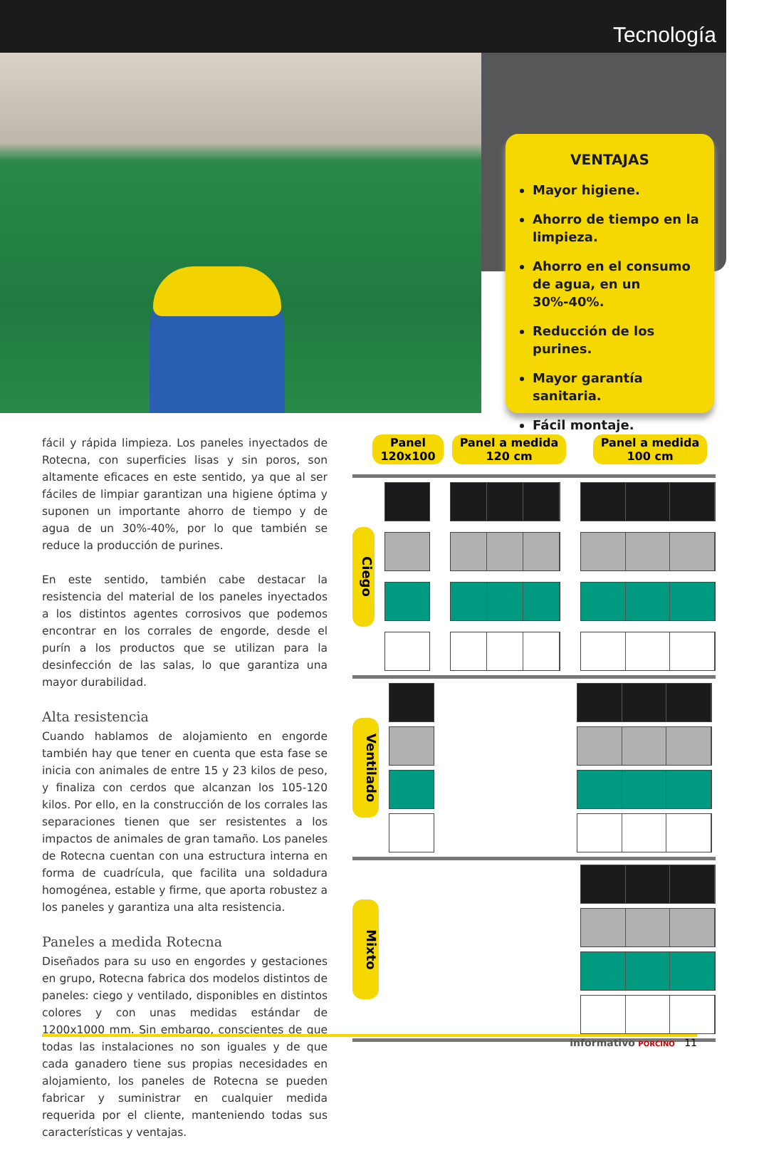Tecnología
VENTAJAS
Mayor higiene.
Ahorro de tiempo en la limpieza.
Ahorro en el consumo de agua, en un 30%-40%.
Reducción de los purines.
Mayor garantía sanitaria.
Fácil montaje.
fácil y rápida limpieza. Los paneles inyectados de Rotecna, con superficies lisas y sin poros, son altamente eficaces en este sentido, ya que al ser fáciles de limpiar garantizan una higiene óptima y suponen un importante ahorro de tiempo y de agua de un 30%-40%, por lo que también se reduce la producción de purines.
En este sentido, también cabe destacar la resistencia del material de los paneles inyectados a los distintos agentes corrosivos que podemos encontrar en los corrales de engorde, desde el purín a los productos que se utilizan para la desinfección de las salas, lo que garantiza una mayor durabilidad.
Alta resistencia
Cuando hablamos de alojamiento en engorde también hay que tener en cuenta que esta fase se inicia con animales de entre 15 y 23 kilos de peso, y finaliza con cerdos que alcanzan los 105-120 kilos. Por ello, en la construcción de los corrales las separaciones tienen que ser resistentes a los impactos de animales de gran tamaño. Los paneles de Rotecna cuentan con una estructura interna en forma de cuadrícula, que facilita una soldadura homogénea, estable y firme, que aporta robustez a los paneles y garantiza una alta resistencia.
Paneles a medida Rotecna
Diseñados para su uso en engordes y gestaciones en grupo, Rotecna fabrica dos modelos distintos de paneles: ciego y ventilado, disponibles en distintos colores y con unas medidas estándar de 1200x1000 mm. Sin embargo, conscientes de que todas las instalaciones no son iguales y de que cada ganadero tiene sus propias necesidades en alojamiento, los paneles de Rotecna se pueden fabricar y suministrar en cualquier medida requerida por el cliente, manteniendo todas sus características y ventajas.
Panel
120x100
Panel a medida
120 cm
Panel a medida
100 cm
Ciego
Ventilado
Mixto
informativo PORCINO 11